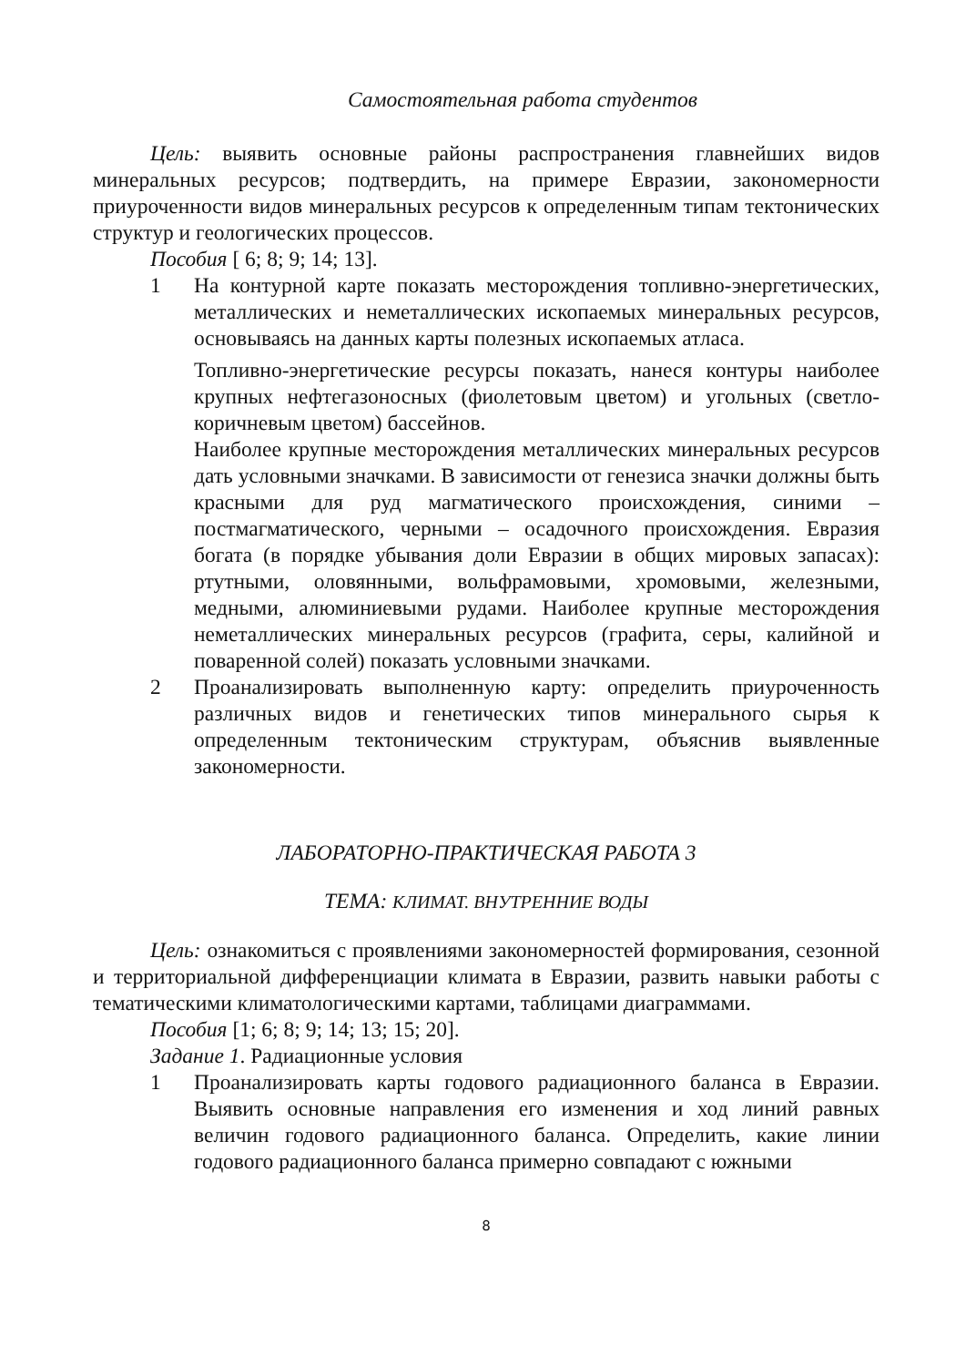Самостоятельная работа студентов
Цель: выявить основные районы распространения главнейших видов минеральных ресурсов; подтвердить, на примере Евразии, закономерности приуроченности видов минеральных ресурсов к определенным типам тектонических структур и геологических процессов.
Пособия [ 6; 8; 9; 14; 13].
1 На контурной карте показать месторождения топливно-энергетических, металлических и неметаллических ископаемых минеральных ресурсов, основываясь на данных карты полезных ископаемых атласа.
Топливно-энергетические ресурсы показать, нанеся контуры наиболее крупных нефтегазоносных (фиолетовым цветом) и угольных (светло-коричневым цветом) бассейнов.
Наиболее крупные месторождения металлических минеральных ресурсов дать условными значками. В зависимости от генезиса значки должны быть красными для руд магматического происхождения, синими –постмагматического, черными – осадочного происхождения. Евразия богата (в порядке убывания доли Евразии в общих мировых запасах): ртутными, оловянными, вольфрамовыми, хромовыми, железными, медными, алюминиевыми рудами. Наиболее крупные месторождения неметаллических минеральных ресурсов (графита, серы, калийной и поваренной солей) показать условными значками.
2 Проанализировать выполненную карту: определить приуроченность различных видов и генетических типов минерального сырья к определенным тектоническим структурам, объяснив выявленные закономерности.
ЛАБОРАТОРНО-ПРАКТИЧЕСКАЯ РАБОТА 3
ТЕМА: КЛИМАТ. ВНУТРЕННИЕ ВОДЫ
Цель: ознакомиться с проявлениями закономерностей формирования, сезонной и территориальной дифференциации климата в Евразии, развить навыки работы с тематическими климатологическими картами, таблицами диаграммами.
Пособия [1; 6; 8; 9; 14; 13; 15; 20].
Задание 1. Радиационные условия
1 Проанализировать карты годового радиационного баланса в Евразии. Выявить основные направления его изменения и ход линий равных величин годового радиационного баланса. Определить, какие линии годового радиационного баланса примерно совпадают с южными
8